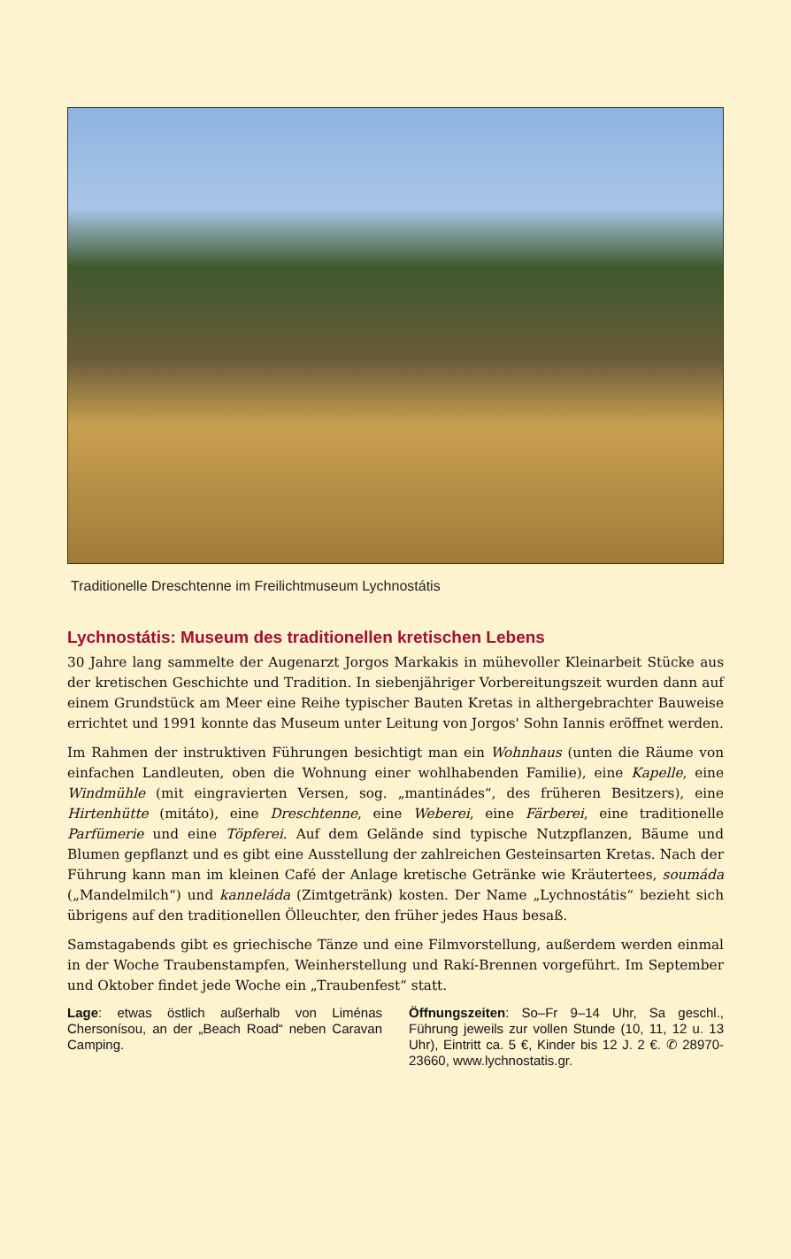Traditionelle Dreschtenne im Freilichtmuseum Lychnostátis
Lychnostátis: Museum des traditionellen kretischen Lebens
30 Jahre lang sammelte der Augenarzt Jorgos Markakis in mühevoller Kleinarbeit Stücke aus der kretischen Geschichte und Tradition. In siebenjähriger Vorbereitungszeit wurden dann auf einem Grundstück am Meer eine Reihe typischer Bauten Kretas in althergebrachter Bauweise errichtet und 1991 konnte das Museum unter Leitung von Jorgos' Sohn Iannis eröffnet werden.
Im Rahmen der instruktiven Führungen besichtigt man ein Wohnhaus (unten die Räume von einfachen Landleuten, oben die Wohnung einer wohlhabenden Familie), eine Kapelle, eine Windmühle (mit eingravierten Versen, sog. „mantinádes“, des früheren Besitzers), eine Hirtenhütte (mitáto), eine Dreschtenne, eine Weberei, eine Färberei, eine traditionelle Parfümerie und eine Töpferei. Auf dem Gelände sind typische Nutzpflanzen, Bäume und Blumen gepflanzt und es gibt eine Ausstellung der zahlreichen Gesteinsarten Kretas. Nach der Führung kann man im kleinen Café der Anlage kretische Getränke wie Kräutertees, soumáda („Mandelmilch“) und kanneláda (Zimtgetränk) kosten. Der Name „Lychnostátis“ bezieht sich übrigens auf den traditionellen Ölleuchter, den früher jedes Haus besaß.
Samstagabends gibt es griechische Tänze und eine Filmvorstellung, außerdem werden einmal in der Woche Traubenstampfen, Weinherstellung und Rakí-Brennen vorgeführt. Im September und Oktober findet jede Woche ein „Traubenfest“ statt.
Lage: etwas östlich außerhalb von Liménas Chersonísou, an der „Beach Road“ neben Caravan Camping.
Öffnungszeiten: So–Fr 9–14 Uhr, Sa geschl., Führung jeweils zur vollen Stunde (10, 11, 12 u. 13 Uhr), Eintritt ca. 5 €, Kinder bis 12 J. 2 €. ✆ 28970-23660, www.lychnostatis.gr.